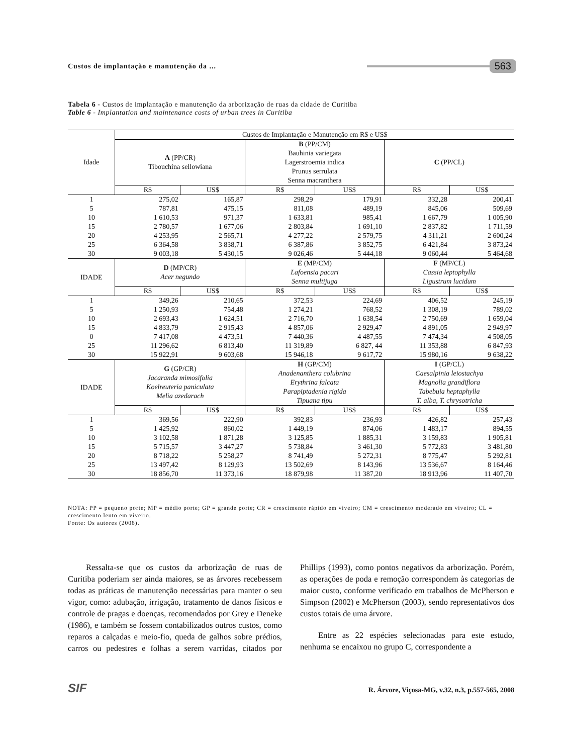Custos de implantação e manutenção da ...
563
Tabela 6 - Custos de implantação e manutenção da arborização de ruas da cidade de Curitiba
Table 6 - Implantation and maintenance costs of urban trees in Curitiba
| Idade | Custos de Implantação e Manutenção em R$ e US$ | | | | | |
| --- | --- | --- | --- | --- | --- | --- |
| | A (PP/CR) Tibouchina sellowiana | | B (PP/CM) Bauhinia variegata Lagerstroemia indica Prunus serrulata Senna macranthera | | C (PP/CL) | |
| | R$ | US$ | R$ | US$ | R$ | US$ |
| 1 | 275,02 | 165,87 | 298,29 | 179,91 | 332,28 | 200,41 |
| 5 | 787,81 | 475,15 | 811,08 | 489,19 | 845,06 | 509,69 |
| 10 | 1 610,53 | 971,37 | 1 633,81 | 985,41 | 1 667,79 | 1 005,90 |
| 15 | 2 780,57 | 1 677,06 | 2 803,84 | 1 691,10 | 2 837,82 | 1 711,59 |
| 20 | 4 253,95 | 2 565,71 | 4 277,22 | 2 579,75 | 4 311,21 | 2 600,24 |
| 25 | 6 364,58 | 3 838,71 | 6 387,86 | 3 852,75 | 6 421,84 | 3 873,24 |
| 30 | 9 003,18 | 5 430,15 | 9 026,46 | 5 444,18 | 9 060,44 | 5 464,68 |
| IDADE | D (MP/CR) Acer negundo | | E (MP/CM) Lafoensia pacari Senna multijuga | | F (MP/CL) Cassia leptophylla Ligustrum lucidum | |
| | R$ | US$ | R$ | US$ | R$ | US$ |
| 1 | 349,26 | 210,65 | 372,53 | 224,69 | 406,52 | 245,19 |
| 5 | 1 250,93 | 754,48 | 1 274,21 | 768,52 | 1 308,19 | 789,02 |
| 10 | 2 693,43 | 1 624,51 | 2 716,70 | 1 638,54 | 2 750,69 | 1 659,04 |
| 15 | 4 833,79 | 2 915,43 | 4 857,06 | 2 929,47 | 4 891,05 | 2 949,97 |
| 0 | 7 417,08 | 4 473,51 | 7 440,36 | 4 487,55 | 7 474,34 | 4 508,05 |
| 25 | 11 296,62 | 6 813,40 | 11 319,89 | 6 827, 44 | 11 353,88 | 6 847,93 |
| 30 | 15 922,91 | 9 603,68 | 15 946,18 | 9 617,72 | 15 980,16 | 9 638,22 |
| IDADE | G (GP/CR) Jacaranda mimosifolia Koelreuteria paniculata Melia azedarach | | H (GP/CM) Anadenanthera colubrina Erythrina falcata Parapiptadenia rigida Tipuana tipu | | I (GP/CL) Caesalpinia leiostachya Magnolia grandiflora Tabebuia heptaphylla T. alba, T. chrysotricha | |
| | R$ | US$ | R$ | US$ | R$ | US$ |
| 1 | 369,56 | 222,90 | 392,83 | 236,93 | 426,82 | 257,43 |
| 5 | 1 425,92 | 860,02 | 1 449,19 | 874,06 | 1 483,17 | 894,55 |
| 10 | 3 102,58 | 1 871,28 | 3 125,85 | 1 885,31 | 3 159,83 | 1 905,81 |
| 15 | 5 715,57 | 3 447,27 | 5 738,84 | 3 461,30 | 5 772,83 | 3 481,80 |
| 20 | 8 718,22 | 5 258,27 | 8 741,49 | 5 272,31 | 8 775,47 | 5 292,81 |
| 25 | 13 497,42 | 8 129,93 | 13 502,69 | 8 143,96 | 13 536,67 | 8 164,46 |
| 30 | 18 856,70 | 11 373,16 | 18 879,98 | 11 387,20 | 18 913,96 | 11 407,70 |
NOTA: PP = pequeno porte; MP = médio porte; GP = grande porte; CR = crescimento rápido em viveiro; CM = crescimento moderado em viveiro; CL = crescimento lento em viveiro.
Fonte: Os autores (2008).
Ressalta-se que os custos da arborização de ruas de Curitiba poderiam ser ainda maiores, se as árvores recebessem todas as práticas de manutenção necessárias para manter o seu vigor, como: adubação, irrigação, tratamento de danos físicos e controle de pragas e doenças, recomendados por Grey e Deneke (1986), e também se fossem contabilizados outros custos, como reparos a calçadas e meio-fio, queda de galhos sobre prédios, carros ou pedestres e folhas a serem varridas, citados por Phillips (1993), como pontos negativos da arborização. Porém, as operações de poda e remoção correspondem às categorias de maior custo, conforme verificado em trabalhos de McPherson e Simpson (2002) e McPherson (2003), sendo representativos dos custos totais de uma árvore.
Entre as 22 espécies selecionadas para este estudo, nenhuma se encaixou no grupo C, correspondente a
SIF R. Árvore, Viçosa-MG, v.32, n.3, p.557-565, 2008